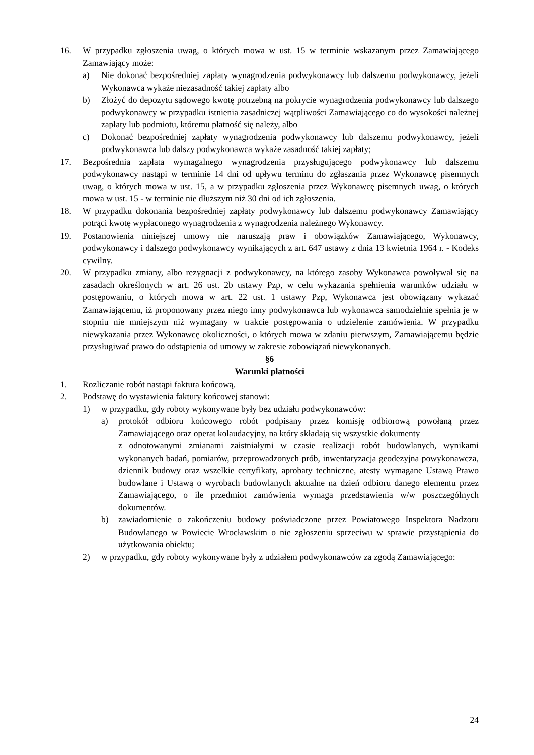16. W przypadku zgłoszenia uwag, o których mowa w ust. 15 w terminie wskazanym przez Zamawiającego Zamawiający może:
a) Nie dokonać bezpośredniej zapłaty wynagrodzenia podwykonawcy lub dalszemu podwykonawcy, jeżeli Wykonawca wykaże niezasadność takiej zapłaty albo
b) Złożyć do depozytu sądowego kwotę potrzebną na pokrycie wynagrodzenia podwykonawcy lub dalszego podwykonawcy w przypadku istnienia zasadniczej wątpliwości Zamawiającego co do wysokości należnej zapłaty lub podmiotu, któremu płatność się należy, albo
c) Dokonać bezpośredniej zapłaty wynagrodzenia podwykonawcy lub dalszemu podwykonawcy, jeżeli podwykonawca lub dalszy podwykonawca wykaże zasadność takiej zapłaty;
17. Bezpośrednia zapłata wymagalnego wynagrodzenia przysługującego podwykonawcy lub dalszemu podwykonawcy nastąpi w terminie 14 dni od upływu terminu do zgłaszania przez Wykonawcę pisemnych uwag, o których mowa w ust. 15, a w przypadku zgłoszenia przez Wykonawcę pisemnych uwag, o których mowa w ust. 15 - w terminie nie dłuższym niż 30 dni od ich zgłoszenia.
18. W przypadku dokonania bezpośredniej zapłaty podwykonawcy lub dalszemu podwykonawcy Zamawiający potrąci kwotę wypłaconego wynagrodzenia z wynagrodzenia należnego Wykonawcy.
19. Postanowienia niniejszej umowy nie naruszają praw i obowiązków Zamawiającego, Wykonawcy, podwykonawcy i dalszego podwykonawcy wynikających z art. 647 ustawy z dnia 13 kwietnia 1964 r. - Kodeks cywilny.
20. W przypadku zmiany, albo rezygnacji z podwykonawcy, na którego zasoby Wykonawca powoływał się na zasadach określonych w art. 26 ust. 2b ustawy Pzp, w celu wykazania spełnienia warunków udziału w postępowaniu, o których mowa w art. 22 ust. 1 ustawy Pzp, Wykonawca jest obowiązany wykazać Zamawiającemu, iż proponowany przez niego inny podwykonawca lub wykonawca samodzielnie spełnia je w stopniu nie mniejszym niż wymagany w trakcie postępowania o udzielenie zamówienia. W przypadku niewykazania przez Wykonawcę okoliczności, o których mowa w zdaniu pierwszym, Zamawiającemu będzie przysługiwać prawo do odstąpienia od umowy w zakresie zobowiązań niewykonanych.
§6
Warunki płatności
1. Rozliczanie robót nastąpi faktura końcową.
2. Podstawę do wystawienia faktury końcowej stanowi:
1) w przypadku, gdy roboty wykonywane były bez udziału podwykonawców:
a) protokół odbioru końcowego robót podpisany przez komisję odbiorową powołaną przez Zamawiającego oraz operat kolaudacyjny, na który składają się wszystkie dokumenty
z odnotowanymi zmianami zaistniałymi w czasie realizacji robót budowlanych, wynikami wykonanych badań, pomiarów, przeprowadzonych prób, inwentaryzacja geodezyjna powykonawcza, dziennik budowy oraz wszelkie certyfikaty, aprobaty techniczne, atesty wymagane Ustawą Prawo budowlane i Ustawą o wyrobach budowlanych aktualne na dzień odbioru danego elementu przez Zamawiającego, o ile przedmiot zamówienia wymaga przedstawienia w/w poszczególnych dokumentów.
b) zawiadomienie o zakończeniu budowy poświadczone przez Powiatowego Inspektora Nadzoru Budowlanego w Powiecie Wrocławskim o nie zgłoszeniu sprzeciwu w sprawie przystąpienia do użytkowania obiektu;
2) w przypadku, gdy roboty wykonywane były z udziałem podwykonawców za zgodą Zamawiającego:
24